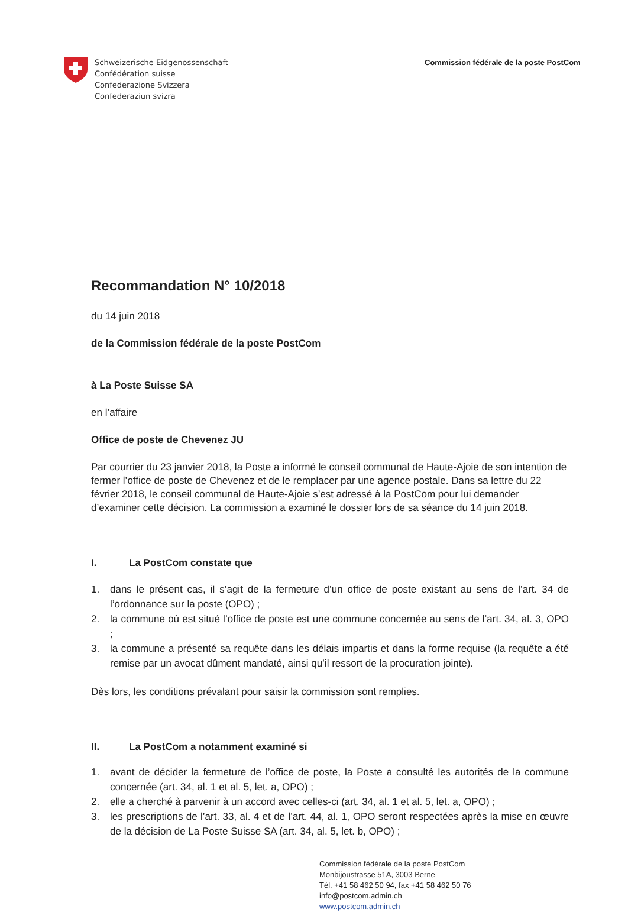Schweizerische Eidgenossenschaft
Confédération suisse
Confederazione Svizzera
Confederaziun svizra
Commission fédérale de la poste PostCom
Recommandation N° 10/2018
du 14 juin 2018
de la Commission fédérale de la poste PostCom
à La Poste Suisse SA
en l’affaire
Office de poste de Chevenez JU
Par courrier du 23 janvier 2018, la Poste a informé le conseil communal de Haute-Ajoie de son intention de fermer l’office de poste de Chevenez et de le remplacer par une agence postale. Dans sa lettre du 22 février 2018, le conseil communal de Haute-Ajoie s’est adressé à la PostCom pour lui demander d’examiner cette décision. La commission a examiné le dossier lors de sa séance du 14 juin 2018.
I. La PostCom constate que
1. dans le présent cas, il s’agit de la fermeture d’un office de poste existant au sens de l’art. 34 de l’ordonnance sur la poste (OPO) ;
2. la commune où est situé l’office de poste est une commune concernée au sens de l’art. 34, al. 3, OPO ;
3. la commune a présenté sa requête dans les délais impartis et dans la forme requise (la requête a été remise par un avocat dûment mandaté, ainsi qu’il ressort de la procuration jointe).
Dès lors, les conditions prévalant pour saisir la commission sont remplies.
II. La PostCom a notamment examiné si
1. avant de décider la fermeture de l’office de poste, la Poste a consulté les autorités de la commune concernée (art. 34, al. 1 et al. 5, let. a, OPO) ;
2. elle a cherché à parvenir à un accord avec celles-ci (art. 34, al. 1 et al. 5, let. a, OPO) ;
3. les prescriptions de l’art. 33, al. 4 et de l’art. 44, al. 1, OPO seront respectées après la mise en œuvre de la décision de La Poste Suisse SA (art. 34, al. 5, let. b, OPO) ;
Commission fédérale de la poste PostCom
Monbijoustrasse 51A, 3003 Berne
Tél. +41 58 462 50 94, fax +41 58 462 50 76
info@postcom.admin.ch
www.postcom.admin.ch